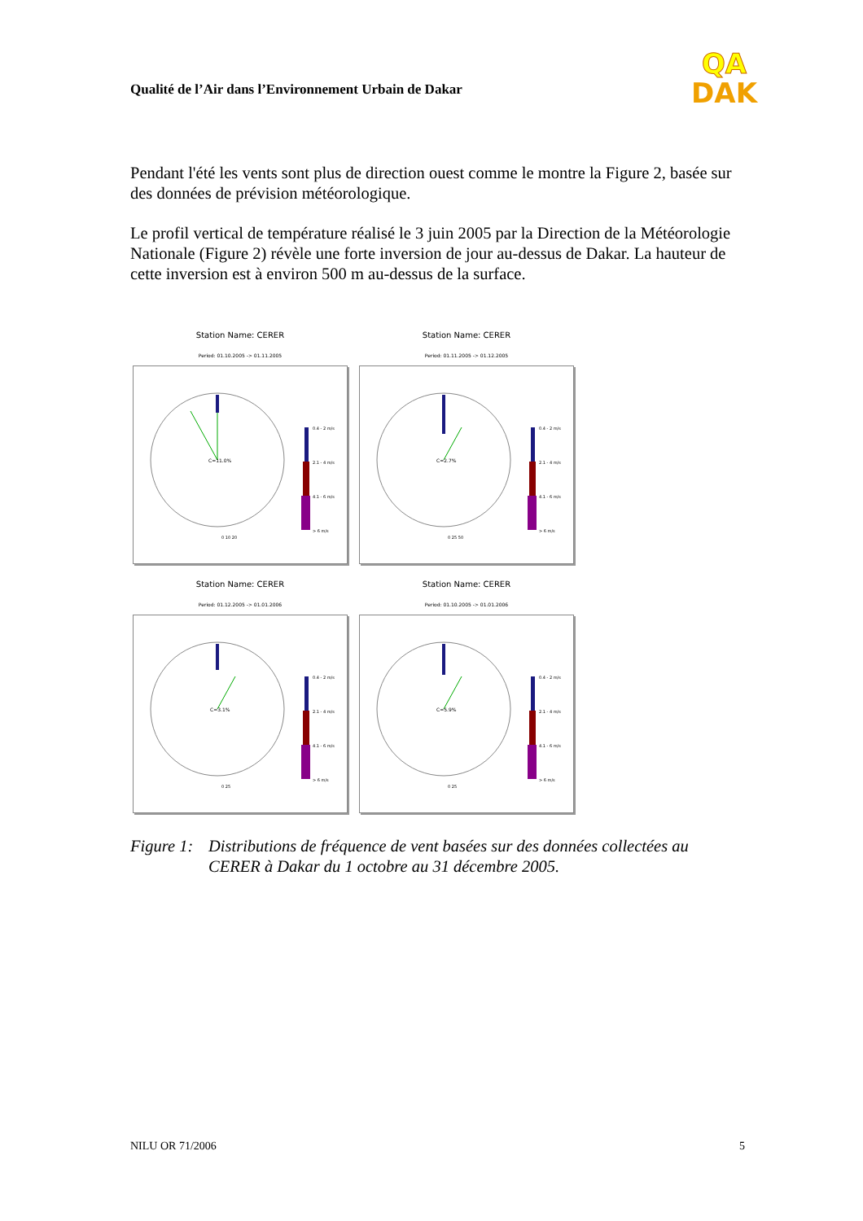Qualité de l’Air dans l’Environnement Urbain de Dakar
QA
DAK
Pendant l'été les vents sont plus de direction ouest comme le montre la Figure 2, basée sur des données de prévision météorologique.
Le profil vertical de température réalisé le 3 juin 2005 par la Direction de la Météorologie Nationale (Figure 2) révèle une forte inversion de jour au-dessus de Dakar. La hauteur de cette inversion est à environ 500 m au-dessus de la surface.
Station Name: CERER
Period: 01.10.2005 -> 01.11.2005
C=11.0%
0.4 - 2 m/s
2.1 - 4 m/s
4.1 - 6 m/s
> 6 m/s
0 10 20
Station Name: CERER
Period: 01.11.2005 -> 01.12.2005
C=2.7%
0.4 - 2 m/s
2.1 - 4 m/s
4.1 - 6 m/s
> 6 m/s
0 25 50
Station Name: CERER
Period: 01.12.2005 -> 01.01.2006
C=3.1%
0.4 - 2 m/s
2.1 - 4 m/s
4.1 - 6 m/s
> 6 m/s
0 25
Station Name: CERER
Period: 01.10.2005 -> 01.01.2006
C=5.9%
0.4 - 2 m/s
2.1 - 4 m/s
4.1 - 6 m/s
> 6 m/s
0 25
Figure 1:
Distributions de fréquence de vent basées sur des données collectées au CERER à Dakar du 1 octobre au 31 décembre 2005.
NILU OR 71/2006 5